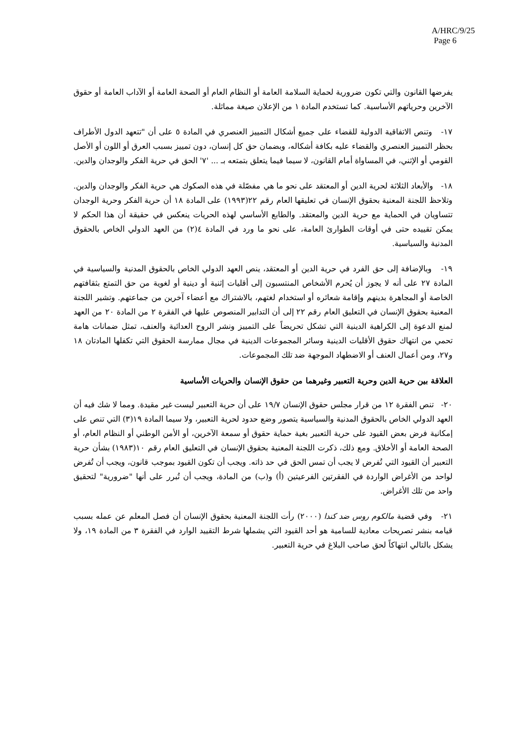A/HRC/9/25
Page 6
يفرضها القانون والتي تكون ضرورية لحماية السلامة العامة أو النظام العام أو الصحة العامة أو الآداب العامة أو حقوق الآخرين وحرياتهم الأساسية. كما تستخدم المادة ١ من الإعلان صيغة مماثلة.
١٧- وتنص الاتفاقية الدولية للقضاء على جميع أشكال التمييز العنصري في المادة ٥ على أن "تتعهد الدول الأطراف بحظر التمييز العنصري والقضاء عليه بكافة أشكاله، وبضمان حق كل إنسان، دون تمييز بسبب العرق أو اللون أو الأصل القومي أو الإثني، في المساواة أمام القانون، لا سيما فيما يتعلق بتمتعه بـ ... '٧' الحق في حرية الفكر والوجدان والدين.
١٨- والأبعاد الثلاثة لحرية الدين أو المعتقد على نحو ما هي مفصّلة في هذه الصكوك هي حرية الفكر والوجدان والدين. وتلاحظ اللجنة المعنية بحقوق الإنسان في تعليقها العام رقم ٢٢(١٩٩٣) على المادة ١٨ أن حرية الفكر وحرية الوجدان تتساويان في الحماية مع حرية الدين والمعتقد. والطابع الأساسي لهذه الحريات ينعكس في حقيقة أن هذا الحكم لا يمكن تقييده حتى في أوقات الطوارئ العامة، على نحو ما ورد في المادة ٤(٢) من العهد الدولي الخاص بالحقوق المدنية والسياسية.
١٩- وبالإضافة إلى حق الفرد في حرية الدين أو المعتقد، ينص العهد الدولي الخاص بالحقوق المدنية والسياسية في المادة ٢٧ على أنه لا يجوز أن يُحرم الأشخاص المنتسبون إلى أقليات إثنية أو دينية أو لغوية من حق التمتع بثقافتهم الخاصة أو المجاهرة بدينهم وإقامة شعائره أو استخدام لغتهم، بالاشتراك مع أعضاء آخرين من جماعتهم. وتشير اللجنة المعنية بحقوق الإنسان في التعليق العام رقم ٢٢ إلى أن التدابير المنصوص عليها في الفقرة ٢ من المادة ٢٠ من العهد لمنع الدعوة إلى الكراهية الدينية التي تشكل تحريضاً على التمييز ونشر الروح العدائية والعنف، تمثل ضمانات هامة تحمي من انتهاك حقوق الأقليات الدينية وسائر المجموعات الدينية في مجال ممارسة الحقوق التي تكفلها المادتان ١٨ و٢٧، ومن أعمال العنف أو الاضطهاد الموجهة ضد تلك المجموعات.
العلاقة بين حرية الدين وحرية التعبير وغيرهما من حقوق الإنسان والحريات الأساسية
٢٠- تنص الفقرة ١٢ من قرار مجلس حقوق الإنسان ١٩/٧ على أن حرية التعبير ليست غير مقيدة. ومما لا شك فيه أن العهد الدولي الخاص بالحقوق المدنية والسياسية يتصور وضع حدود لحرية التعبير، ولا سيما المادة ١٩(٣) التي تنص على إمكانية فرض بعض القيود على حرية التعبير بغية حماية حقوق أو سمعة الآخرين، أو الأمن الوطني أو النظام العام، أو الصحة العامة أو الأخلاق. ومع ذلك، ذكرت اللجنة المعنية بحقوق الإنسان في التعليق العام رقم ١٠(١٩٨٣) بشأن حرية التعبير أن القيود التي تُفرض لا يجب أن تمس الحق في حد ذاته. ويجب أن تكون القيود بموجب قانون، ويجب أن تُفرض لواحد من الأغراض الواردة في الفقرتين الفرعيتين (أ) و(ب) من المادة، ويجب أن تُبرر على أنها "ضرورية" لتحقيق واحد من تلك الأغراض.
٢١- وفي قضية مالكوم روس ضد كندا (٢٠٠٠) رأت اللجنة المعنية بحقوق الإنسان أن فصل المعلم عن عمله بسبب قيامه بنشر تصريحات معادية للسامية هو أحد القيود التي يشملها شرط التقييد الوارد في الفقرة ٣ من المادة ١٩، ولا يشكل بالتالي انتهاكاً لحق صاحب البلاغ في حرية التعبير.